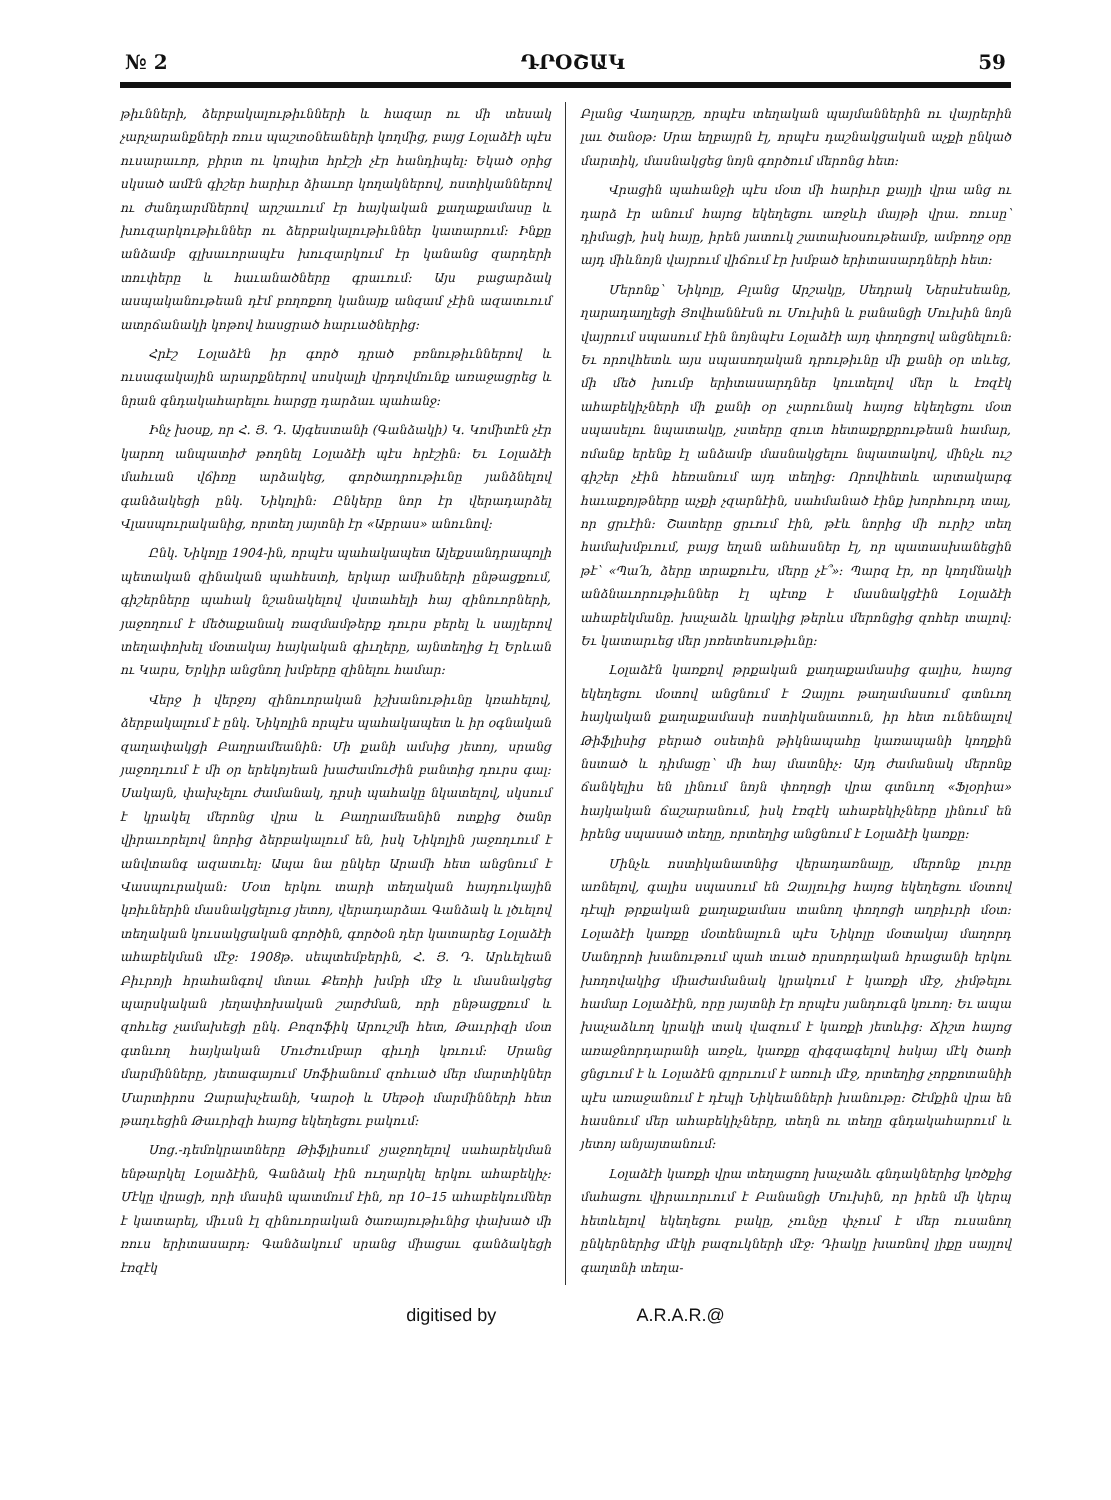№ 2 ԴՐՕՇԱԿ 59
թիւնների, ձերբակալութիւնների և հազար ու մի տեսակ չարչարանքների ռուս պաշտօնեաների կողմից, բայց Լօլաձէի պէս ուսարաւոր, բիրտ ու կոպիտ հրէշի չէր հանդիպել։ Եկած օրից սկսած ամէն գիշեր հարիւր ձիաւոր կողակներով, ոստիկաններով ու ժանդարմներով արշաւում էր հայկական քաղաքամասը և խուզարկութիւններ ու ձերբակալութիւններ կատարում։ Ինքը անձամբ գլխաւորապէս խուզարկում էր կանանց զարդերի տուփերը և հաւանածները գրաւում։ Այս բացարձակ ասպականութեան դէմ բողոքող կանայք անզամ չէին ազատւում ատրճանակի կոթով հասցրած հարւածներից։
Հրէշ Լօլաձէն իր գործ դրած բռնութիւններով և ուսագակային արարքներով սոսկալի վրդովմունք առաջացրեց և նրան գնդակահարելու հարցը դարձաւ պահանջ։
Ինչ խօսք, որ Հ. Յ. Դ. Այգեստանի (Գանձակի) Կ. Կոմիտէն չէր կարող անպատիժ թողնել Լօլաձէի պէս հրէշին։ Եւ Լօլաձէի մահւան վճիռը արձակեց, գործադրութիւնը յանձնելով գանձակեցի ընկ. Նիկոլին։ Ընկերը նոր էր վերադարձել Վլասպուրականից, որտեղ յայտնի էր «Աբրաս» անունով։
Ընկ. Նիկոլը 1904-ին, որպէս պահակապետ Ալեքսանդրապոլի պետական զինական պահեստի, երկար ամիսների ընթացքում, գիշերները պահակ նշանակելով վստահելի հայ զինուորների, յաջողում է մեծաքանակ ռազմամթերք դուրս բերել և սայլերով տեղափոխել մօտակայ հայկական գիւղերը, այնտեղից էլ Երևան ու Կարս, Երկիր անցնող խմբերը զինելու համար։
Վերջ ի վերջոյ զինուորական իշխանութիւնը կռահելով, ձերբակալում է ընկ. Նիկոլին որպէս պահակապետ և իր օգնական զաղափակցի Բաղրամեանին։ Մի քանի ամսից յետոյ, սրանց յաջողւում է մի օր երեկոյեան խաժամուժին բանտից դուրս գալ։ Սակայն, փախչելու ժամանակ, դրսի պահակը նկատելով, սկսում է կրակել մերոնց վրա և Բաղրամեանին ոտքից ծանր վիրաւորելով նորից ձերբակալում են, իսկ Նիկոլին յաջողւում է անվտանգ ազատւել։ Ապա նա ընկեր Արամի հետ անցնում է Վասպուրական։ Մօտ երկու տարի տեղական հայդուկային կռիւներին մասնակցելուց յետոյ, վերադարձաւ Գանձակ և լծւելով տեղական կուսակցական գործին, գործօն դեր կատարեց Լօլաձէի ահաբեկման մէջ։ 1908թ. սեպտեմբերին, Հ. Յ. Դ. Արևելեան Բիւրոյի հրահանգով մտաւ Քեռիի խմբի մէջ և մասնակցեց պարսկական յեղափոխական շարժման, որի ընթացքում և զոհւեց չամախեցի ընկ. Բոզոֆիկ Արուշմի հետ, Թաւրիզի մօտ գտնւող հայկական Մուժումբար գիւղի կռւում։ Սրանց մարմինները, յետագայում Սոֆիանում զոհւած մեր մարտիկներ Մարտիրոս Զարախչեանի, Կարօի և Սեթօի մարմինների հետ թաղւեցին Թաւրիզի հայոց եկեղեցու բակում։
Սոց.-դեմոկրատները Թիֆլիսում չյաջողելով սահարեկման ենթարկել Լօլաձէին, Գանձակ էին ուղարկել երկու ահաբեկիչ։ Մէկը վրացի, որի մասին պատմում էին, որ 10–15 ահաբեկումներ է կատարել, միւսն էլ զինուորական ծառայութիւնից փախած մի ռուս երիտասարդ։ Գանձակում սրանց միացաւ գանձակեցի էռզէկ
Բլանց Վաղարշը, որպէս տեղական պայմաններին ու վայրերին լաւ ծանօթ։ Սրա եղբայրն էլ, որպէս դաշնակցական աչքի ընկած մարտիկ, մասնակցեց նոյն գործում մերոնց հետ։
Վրացին պահանջի պէս մօտ մի հարիւր քայլի վրա անց ու դարձ էր անում հայոց եկեղեցու առջևի մայթի վրա. ռուսը՝ դիմացի, իսկ հայը, իրեն յատուկ շատախօսութեամբ, ամբողջ օրը այդ միևնոյն վայրում վիճում էր խմբած երիտասարդների հետ։
Մերոնք՝ Նիկոլը, Բլանց Արշակը, Սեդրակ Ներսէսեանը, ղարադաղլեցի Յովհաննէսն ու Մուխին և բանանցի Մուխին նոյն վայրում սպասում էին նոյնպէս Լօլաձէի այդ փողոցով անցնելուն։ Եւ որովհետև այս սպասողական դրութիւնը մի քանի օր տևեց, մի մեծ խումբ երիտասարդներ կուտելով մեր և էռզէկ ահաբեկիչների մի քանի օր չարունակ հայոց եկեղեցու մօտ սպասելու նպատակը, չստերը զուտ հետաքրքրութեան համար, ոմանք երենք էլ անձամբ մասնակցելու նպատակով, մինչև ուշ գիշեր չէին հեռանում այդ տեղից։ Որովհետև արտակարգ հաւաքոյթները աչքի չզարնէին, սահմանած էինք խորհուրդ տալ, որ ցրւէին։ Շատերը ցրւում էին, թէև նորից մի ուրիշ տեղ համախմբւում, բայց եղան անհասներ էլ, որ պատասխանեցին թէ՝ «Պա՛հ, ձերը տրաքուէս, մերը չէ՞»։ Պարզ էր, որ կողմնակի անձնաւորութիւններ էլ պէտք է մասնակցէին Լօլաձէի ահաբեկմանը. խաչաձև կրակից թերևս մերոնցից զոհեր տալով։ Եւ կատարւեց մեր յոռետեսութիւնը։
Լօլաձէն կառքով թրքական քաղաքամասից գալիս, հայոց եկեղեցու մօտով անցնում է Զայլու թաղամասում գտնւող հայկական քաղաքամասի ոստիկանատուն, իր հետ ունենալով Թիֆլիսից բերած օսետին թիկնապահը կառապանի կողքին նստած և դիմացը՝ մի հայ մատնիչ։ Այդ ժամանակ մերոնք ճանկելիս են լինում նոյն փողոցի վրա գտնւող «Ֆլօրիա» հայկական ճաշարանում, իսկ էռզէկ ահաբեկիչները լինում են իրենց սպասած տեղը, որտեղից անցնում է Լօլաձէի կառքը։
Մինչև ոստիկանատնից վերադառնալը, մերոնք լուրը առնելով, գալիս սպասում են Զայլուից հայոց եկեղեցու մօտով դէպի թրքական քաղաքամաս տանող փողոցի աղբիւրի մօտ։ Լօլաձէի կառքը մօտենալուն պէս Նիկոլը մօտակայ մաղորդ Սանդրոի խանութում պահ տւած որսորդական հրացանի երկու խողովակից միաժամանակ կրակում է կառքի մէջ, չիմթելու համար Լօլաձէին, որը յայտնի էր որպէս յանդուգն կռւող։ Եւ ապա խաչաձևող կրակի տակ վազում է կառքի յետևից։ Ճիշտ հայոց առաջնորդարանի առջև, կառքը զիգզագելով հսկայ մէկ ծառի ցնցւում է և Լօլաձէն գլորւում է առուի մէջ, որտեղից չորքոտանիի պէս առաջանում է դէպի Նիկեանների խանութը։ Շէմքին վրա են հասնում մեր ահաբեկիչները, տեղն ու տեղը գնդակահարում և յետոյ անյայտանում։
Լօլաձէի կառքի վրա տեղացող խաչաձև գնդակներից կռծքից մահացու վիրաւորւում է Բանանցի Մուխին, որ իրեն մի կերպ հետևելով եկեղեցու բակը, չունչը փչում է մեր ուսանող ընկերներից մէկի բազուկների մէջ։ Դիակը խառնով լիքը սայլով գաղտնի տեղա-
digitised by A.R.A.R.@